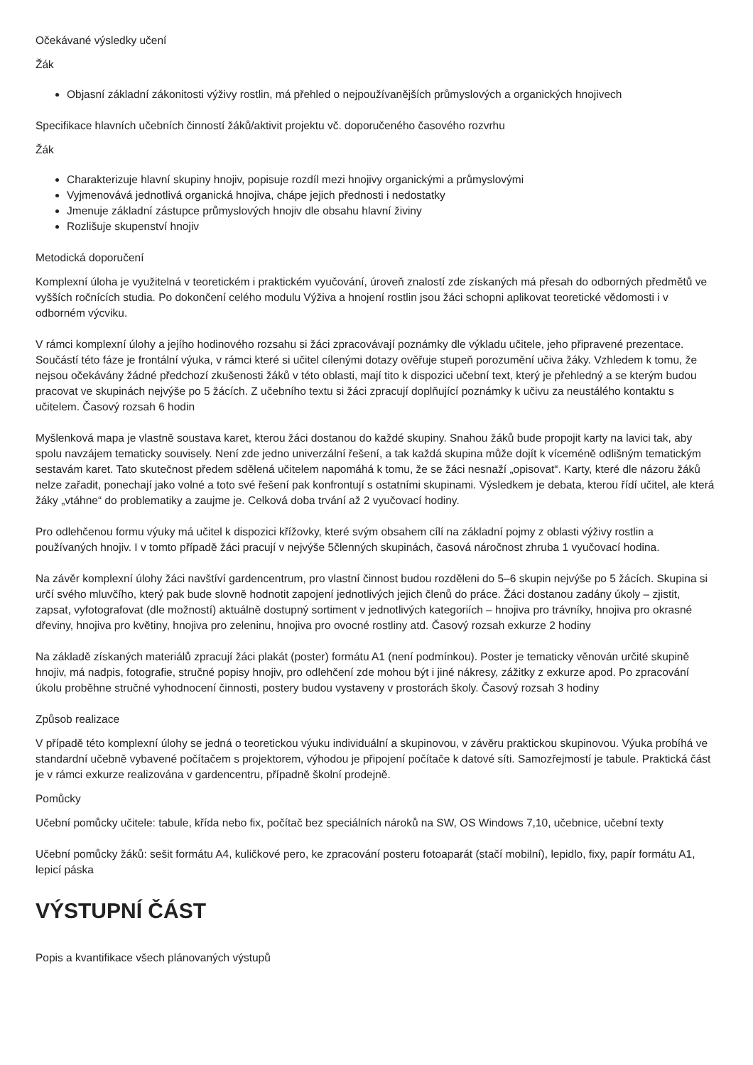Očekávané výsledky učení
Žák
Objasní základní zákonitosti výživy rostlin, má přehled o nejpoužívanějších průmyslových a organických hnojivech
Specifikace hlavních učebních činností žáků/aktivit projektu vč. doporučeného časového rozvrhu
Žák
Charakterizuje hlavní skupiny hnojiv, popisuje rozdíl mezi hnojivy organickými a průmyslovými
Vyjmenovává jednotlivá organická hnojiva, chápe jejich přednosti i nedostatky
Jmenuje základní zástupce průmyslových hnojiv dle obsahu hlavní živiny
Rozlišuje skupenství hnojiv
Metodická doporučení
Komplexní úloha je využitelná v teoretickém i praktickém vyučování, úroveň znalostí zde získaných má přesah do odborných předmětů ve vyšších ročnících studia. Po dokončení celého modulu Výživa a hnojení rostlin jsou žáci schopni aplikovat teoretické vědomosti i v odborném výcviku.
V rámci komplexní úlohy a jejího hodinového rozsahu si žáci zpracovávají poznámky dle výkladu učitele, jeho připravené prezentace. Součástí této fáze je frontální výuka, v rámci které si učitel cílenými dotazy ověřuje stupeň porozumění učiva žáky. Vzhledem k tomu, že nejsou očekávány žádné předchozí zkušenosti žáků v této oblasti, mají tito k dispozici učební text, který je přehledný a se kterým budou pracovat ve skupinách nejvýše po 5 žácích. Z učebního textu si žáci zpracují doplňující poznámky k učivu za neustálého kontaktu s učitelem. Časový rozsah 6 hodin
Myšlenková mapa je vlastně soustava karet, kterou žáci dostanou do každé skupiny. Snahou žáků bude propojit karty na lavici tak, aby spolu navzájem tematicky souvisely. Není zde jedno univerzální řešení, a tak každá skupina může dojít k víceméně odlišným tematickým sestavám karet. Tato skutečnost předem sdělená učitelem napomáhá k tomu, že se žáci nesnaží „opisovat“. Karty, které dle názoru žáků nelze zařadit, ponechají jako volné a toto své řešení pak konfrontují s ostatními skupinami. Výsledkem je debata, kterou řídí učitel, ale která žáky „vtáhne“ do problematiky a zaujme je. Celková doba trvání až 2 vyučovací hodiny.
Pro odlehčenou formu výuky má učitel k dispozici křížovky, které svým obsahem cílí na základní pojmy z oblasti výživy rostlin a používaných hnojiv. I v tomto případě žáci pracují v nejvýše 5členných skupinách, časová náročnost zhruba 1 vyučovací hodina.
Na závěr komplexní úlohy žáci navštíví gardencentrum, pro vlastní činnost budou rozděleni do 5–6 skupin nejvýše po 5 žácích. Skupina si určí svého mluvčího, který pak bude slovně hodnotit zapojení jednotlivých jejich členů do práce. Žáci dostanou zadány úkoly – zjistit, zapsat, vyfotografovat (dle možností) aktuálně dostupný sortiment v jednotlivých kategoriích – hnojiva pro trávníky, hnojiva pro okrasné dřeviny, hnojiva pro květiny, hnojiva pro zeleninu, hnojiva pro ovocné rostliny atd. Časový rozsah exkurze 2 hodiny
Na základě získaných materiálů zpracují žáci plakát (poster) formátu A1 (není podmínkou). Poster je tematicky věnován určité skupině hnojiv, má nadpis, fotografie, stručné popisy hnojiv, pro odlehčení zde mohou být i jiné nákresy, zážitky z exkurze apod. Po zpracování úkolu proběhne stručné vyhodnocení činnosti, postery budou vystaveny v prostorách školy. Časový rozsah 3 hodiny
Způsob realizace
V případě této komplexní úlohy se jedná o teoretickou výuku individuální a skupinovou, v závěru praktickou skupinovou. Výuka probíhá ve standardní učebně vybavené počítačem s projektorem, výhodou je připojení počítače k datové síti. Samozřejmostí je tabule. Praktická část je v rámci exkurze realizována v gardencentru, případně školní prodejně.
Pomůcky
Učební pomůcky učitele: tabule, křída nebo fix, počítač bez speciálních nároků na SW, OS Windows 7,10, učebnice, učební texty
Učební pomůcky žáků: sešit formátu A4, kuličkové pero, ke zpracování posteru fotoaparát (stačí mobilní), lepidlo, fixy, papír formátu A1, lepicí páska
VÝSTUPNÍ ČÁST
Popis a kvantifikace všech plánovaných výstupů